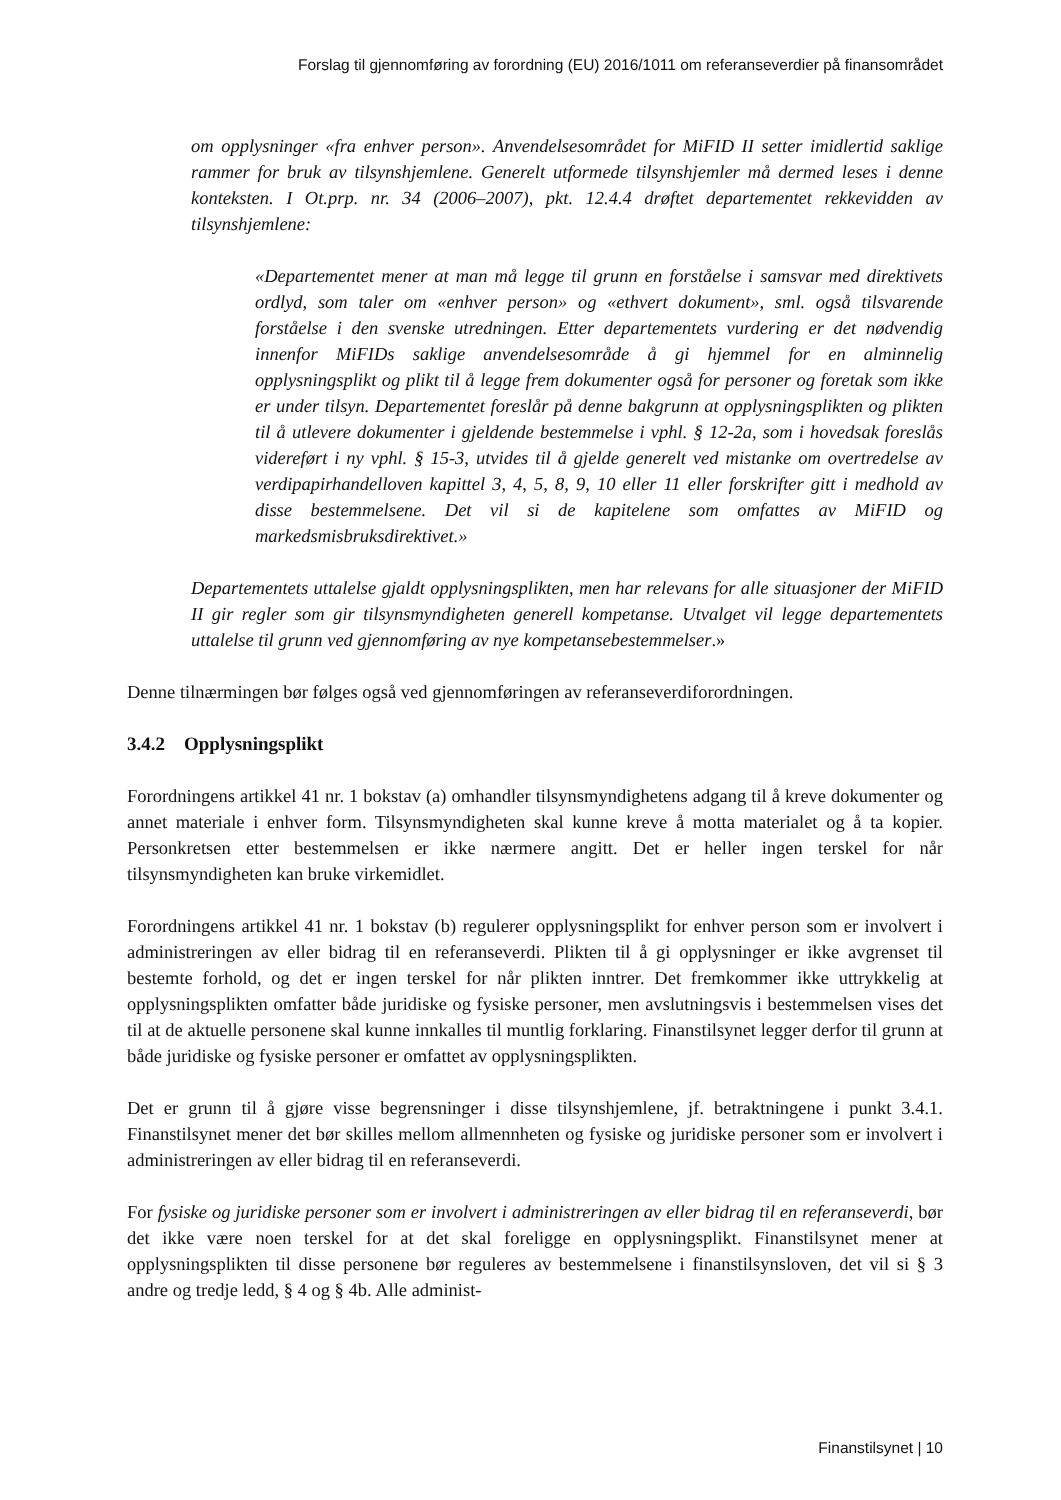Forslag til gjennomføring av forordning (EU) 2016/1011 om referanseverdier på finansområdet
om opplysninger «fra enhver person». Anvendelsesområdet for MiFID II setter imidlertid saklige rammer for bruk av tilsynshjemlene. Generelt utformede tilsynshjemler må dermed leses i denne konteksten. I Ot.prp. nr. 34 (2006–2007), pkt. 12.4.4 drøftet departementet rekkevidden av tilsynshjemlene:
«Departementet mener at man må legge til grunn en forståelse i samsvar med direktivets ordlyd, som taler om «enhver person» og «ethvert dokument», sml. også tilsvarende forståelse i den svenske utredningen. Etter departementets vurdering er det nødvendig innenfor MiFIDs saklige anvendelsesområde å gi hjemmel for en alminnelig opplysningsplikt og plikt til å legge frem dokumenter også for personer og foretak som ikke er under tilsyn. Departementet foreslår på denne bakgrunn at opplysningsplikten og plikten til å utlevere dokumenter i gjeldende bestemmelse i vphl. § 12-2a, som i hovedsak foreslås videreført i ny vphl. § 15-3, utvides til å gjelde generelt ved mistanke om overtredelse av verdipapirhandelloven kapittel 3, 4, 5, 8, 9, 10 eller 11 eller forskrifter gitt i medhold av disse bestemmelsene. Det vil si de kapitelene som omfattes av MiFID og markedsmisbruksdirektivet.»
Departementets uttalelse gjaldt opplysningsplikten, men har relevans for alle situasjoner der MiFID II gir regler som gir tilsynsmyndigheten generell kompetanse. Utvalget vil legge departementets uttalelse til grunn ved gjennomføring av nye kompetansebestemmelser.»
Denne tilnærmingen bør følges også ved gjennomføringen av referanseverdiforordningen.
3.4.2 Opplysningsplikt
Forordningens artikkel 41 nr. 1 bokstav (a) omhandler tilsynsmyndighetens adgang til å kreve dokumenter og annet materiale i enhver form. Tilsynsmyndigheten skal kunne kreve å motta materialet og å ta kopier. Personkretsen etter bestemmelsen er ikke nærmere angitt. Det er heller ingen terskel for når tilsynsmyndigheten kan bruke virkemidlet.
Forordningens artikkel 41 nr. 1 bokstav (b) regulerer opplysningsplikt for enhver person som er involvert i administreringen av eller bidrag til en referanseverdi. Plikten til å gi opplysninger er ikke avgrenset til bestemte forhold, og det er ingen terskel for når plikten inntrer. Det fremkommer ikke uttrykkelig at opplysningsplikten omfatter både juridiske og fysiske personer, men avslutningsvis i bestemmelsen vises det til at de aktuelle personene skal kunne innkalles til muntlig forklaring. Finanstilsynet legger derfor til grunn at både juridiske og fysiske personer er omfattet av opplysningsplikten.
Det er grunn til å gjøre visse begrensninger i disse tilsynshjemlene, jf. betraktningene i punkt 3.4.1. Finanstilsynet mener det bør skilles mellom allmennheten og fysiske og juridiske personer som er involvert i administreringen av eller bidrag til en referanseverdi.
For fysiske og juridiske personer som er involvert i administreringen av eller bidrag til en referanseverdi, bør det ikke være noen terskel for at det skal foreligge en opplysningsplikt. Finanstilsynet mener at opplysningsplikten til disse personene bør reguleres av bestemmelsene i finanstilsynsloven, det vil si § 3 andre og tredje ledd, § 4 og § 4b. Alle administ-
Finanstilsynet | 10